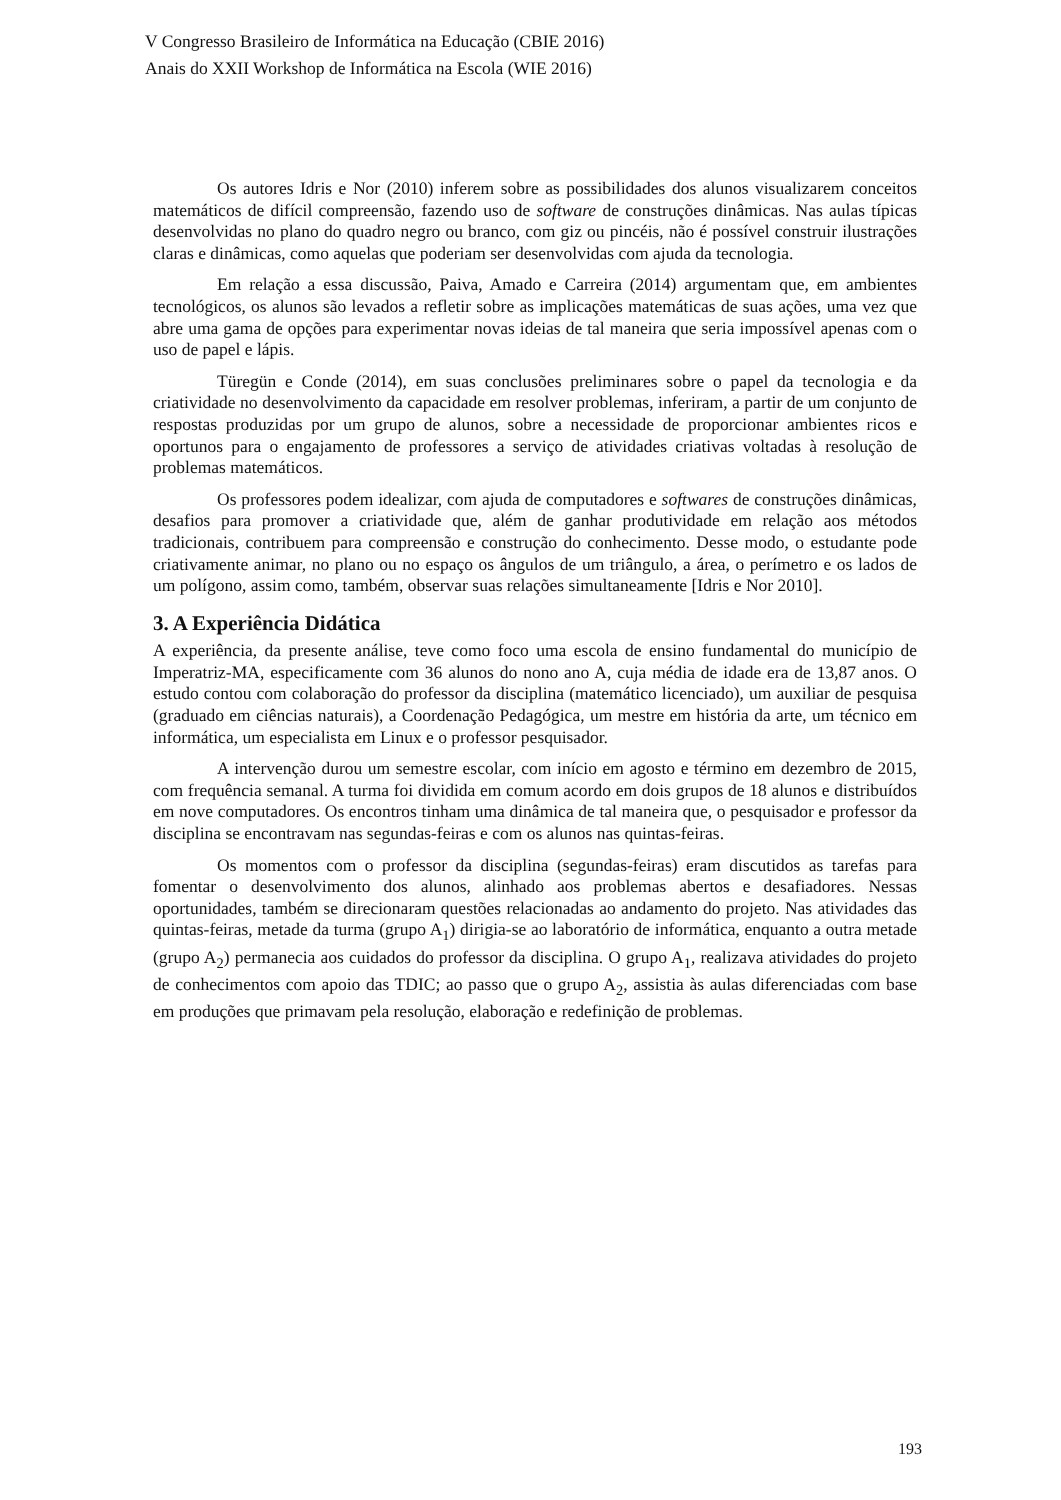V Congresso Brasileiro de Informática na Educação (CBIE 2016)
Anais do XXII Workshop de Informática na Escola (WIE 2016)
Os autores Idris e Nor (2010) inferem sobre as possibilidades dos alunos visualizarem conceitos matemáticos de difícil compreensão, fazendo uso de software de construções dinâmicas. Nas aulas típicas desenvolvidas no plano do quadro negro ou branco, com giz ou pincéis, não é possível construir ilustrações claras e dinâmicas, como aquelas que poderiam ser desenvolvidas com ajuda da tecnologia.
Em relação a essa discussão, Paiva, Amado e Carreira (2014) argumentam que, em ambientes tecnológicos, os alunos são levados a refletir sobre as implicações matemáticas de suas ações, uma vez que abre uma gama de opções para experimentar novas ideias de tal maneira que seria impossível apenas com o uso de papel e lápis.
Türegün e Conde (2014), em suas conclusões preliminares sobre o papel da tecnologia e da criatividade no desenvolvimento da capacidade em resolver problemas, inferiram, a partir de um conjunto de respostas produzidas por um grupo de alunos, sobre a necessidade de proporcionar ambientes ricos e oportunos para o engajamento de professores a serviço de atividades criativas voltadas à resolução de problemas matemáticos.
Os professores podem idealizar, com ajuda de computadores e softwares de construções dinâmicas, desafios para promover a criatividade que, além de ganhar produtividade em relação aos métodos tradicionais, contribuem para compreensão e construção do conhecimento. Desse modo, o estudante pode criativamente animar, no plano ou no espaço os ângulos de um triângulo, a área, o perímetro e os lados de um polígono, assim como, também, observar suas relações simultaneamente [Idris e Nor 2010].
3. A Experiência Didática
A experiência, da presente análise, teve como foco uma escola de ensino fundamental do município de Imperatriz-MA, especificamente com 36 alunos do nono ano A, cuja média de idade era de 13,87 anos. O estudo contou com colaboração do professor da disciplina (matemático licenciado), um auxiliar de pesquisa (graduado em ciências naturais), a Coordenação Pedagógica, um mestre em história da arte, um técnico em informática, um especialista em Linux e o professor pesquisador.
A intervenção durou um semestre escolar, com início em agosto e término em dezembro de 2015, com frequência semanal. A turma foi dividida em comum acordo em dois grupos de 18 alunos e distribuídos em nove computadores. Os encontros tinham uma dinâmica de tal maneira que, o pesquisador e professor da disciplina se encontravam nas segundas-feiras e com os alunos nas quintas-feiras.
Os momentos com o professor da disciplina (segundas-feiras) eram discutidos as tarefas para fomentar o desenvolvimento dos alunos, alinhado aos problemas abertos e desafiadores. Nessas oportunidades, também se direcionaram questões relacionadas ao andamento do projeto. Nas atividades das quintas-feiras, metade da turma (grupo A<sub>1</sub>) dirigia-se ao laboratório de informática, enquanto a outra metade (grupo A<sub>2</sub>) permanecia aos cuidados do professor da disciplina. O grupo A<sub>1</sub>, realizava atividades do projeto de conhecimentos com apoio das TDIC; ao passo que o grupo A<sub>2</sub>, assistia às aulas diferenciadas com base em produções que primavam pela resolução, elaboração e redefinição de problemas.
193